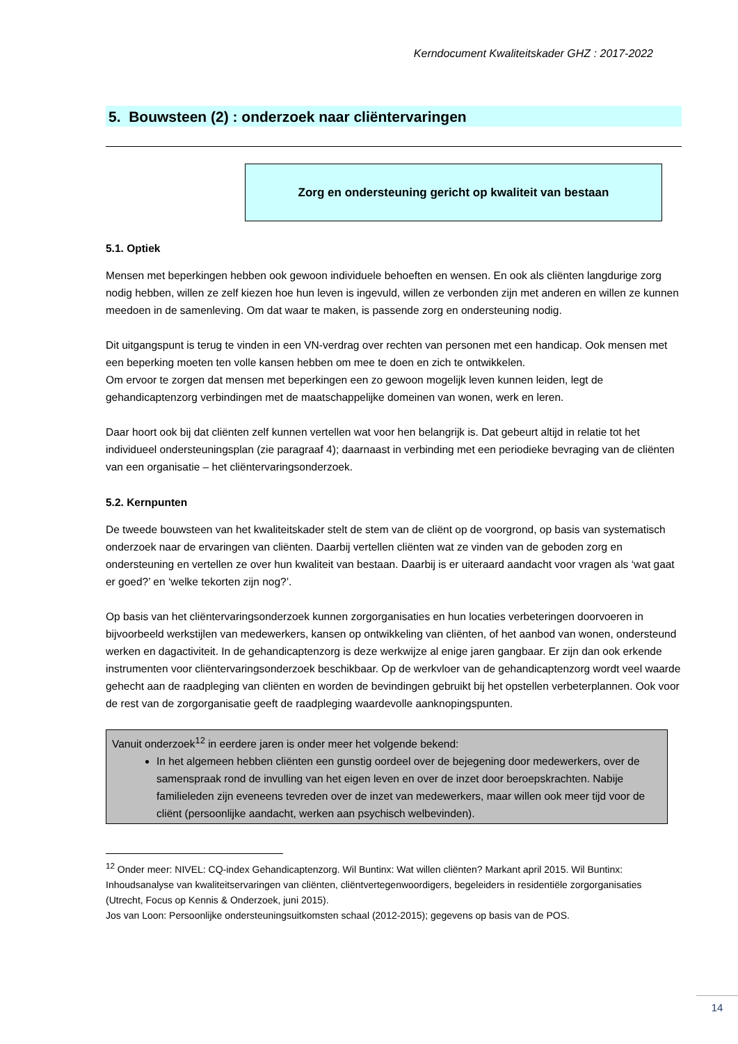Kerndocument Kwaliteitskader GHZ : 2017-2022
5. Bouwsteen (2) : onderzoek naar cliëntervaringen
Zorg en ondersteuning gericht op kwaliteit van bestaan
5.1. Optiek
Mensen met beperkingen hebben ook gewoon individuele behoeften en wensen. En ook als cliënten langdurige zorg nodig hebben, willen ze zelf kiezen hoe hun leven is ingevuld, willen ze verbonden zijn met anderen en willen ze kunnen meedoen in de samenleving. Om dat waar te maken, is passende zorg en ondersteuning nodig.
Dit uitgangspunt is terug te vinden in een VN-verdrag over rechten van personen met een handicap. Ook mensen met een beperking moeten ten volle kansen hebben om mee te doen en zich te ontwikkelen.
Om ervoor te zorgen dat mensen met beperkingen een zo gewoon mogelijk leven kunnen leiden, legt de gehandicaptenzorg verbindingen met de maatschappelijke domeinen van wonen, werk en leren.
Daar hoort ook bij dat cliënten zelf kunnen vertellen wat voor hen belangrijk is. Dat gebeurt altijd in relatie tot het individueel ondersteuningsplan (zie paragraaf 4); daarnaast in verbinding met een periodieke bevraging van de cliënten van een organisatie – het cliëntervaringsonderzoek.
5.2. Kernpunten
De tweede bouwsteen van het kwaliteitskader stelt de stem van de cliënt op de voorgrond, op basis van systematisch onderzoek naar de ervaringen van cliënten. Daarbij vertellen cliënten wat ze vinden van de geboden zorg en ondersteuning en vertellen ze over hun kwaliteit van bestaan. Daarbij is er uiteraard aandacht voor vragen als ‘wat gaat er goed?’ en ‘welke tekorten zijn nog?’.
Op basis van het cliëntervaringsonderzoek kunnen zorgorganisaties en hun locaties verbeteringen doorvoeren in bijvoorbeeld werkstijlen van medewerkers, kansen op ontwikkeling van cliënten, of het aanbod van wonen, ondersteund werken en dagactiviteit. In de gehandicaptenzorg is deze werkwijze al enige jaren gangbaar. Er zijn dan ook erkende instrumenten voor cliëntervaringsonderzoek beschikbaar. Op de werkvloer van de gehandicaptenzorg wordt veel waarde gehecht aan de raadpleging van cliënten en worden de bevindingen gebruikt bij het opstellen verbeterplannen. Ook voor de rest van de zorgorganisatie geeft de raadpleging waardevolle aanknopingspunten.
Vanuit onderzoek<sup>12</sup> in eerdere jaren is onder meer het volgende bekend:
In het algemeen hebben cliënten een gunstig oordeel over de bejegening door medewerkers, over de samenspraak rond de invulling van het eigen leven en over de inzet door beroepskrachten. Nabije familieleden zijn eveneens tevreden over de inzet van medewerkers, maar willen ook meer tijd voor de cliënt (persoonlijke aandacht, werken aan psychisch welbevinden).
<sup>12</sup> Onder meer: NIVEL: CQ-index Gehandicaptenzorg. Wil Buntinx: Wat willen cliënten? Markant april 2015. Wil Buntinx: Inhoudsanalyse van kwaliteitservaringen van cliënten, cliëntvertegenwoordigers, begeleiders in residentiële zorgorganisaties (Utrecht, Focus op Kennis & Onderzoek, juni 2015).
Jos van Loon: Persoonlijke ondersteuningsuitkomsten schaal (2012-2015); gegevens op basis van de POS.
14